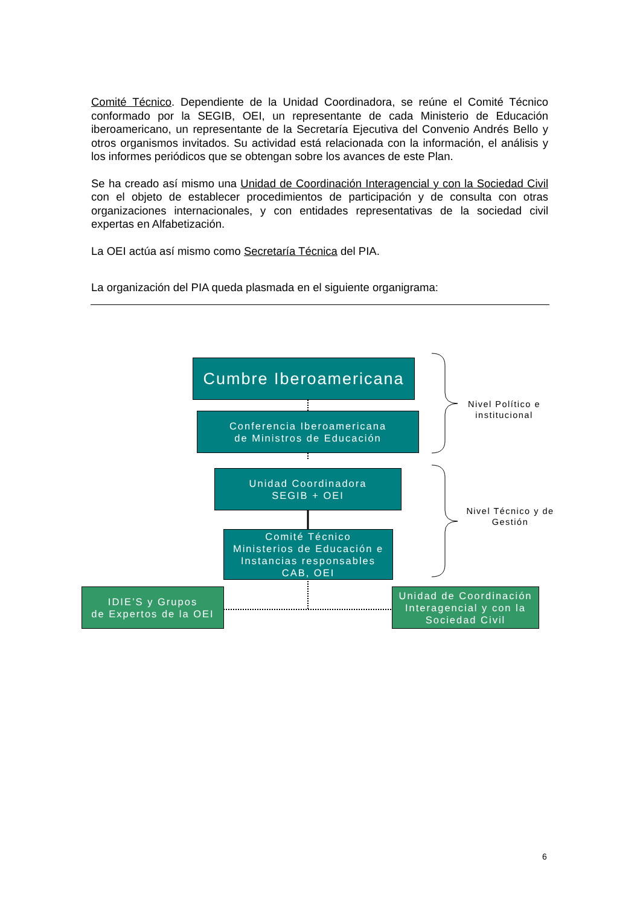Comité Técnico. Dependiente de la Unidad Coordinadora, se reúne el Comité Técnico conformado por la SEGIB, OEI, un representante de cada Ministerio de Educación iberoamericano, un representante de la Secretaría Ejecutiva del Convenio Andrés Bello y otros organismos invitados. Su actividad está relacionada con la información, el análisis y los informes periódicos que se obtengan sobre los avances de este Plan.
Se ha creado así mismo una Unidad de Coordinación Interagencial y con la Sociedad Civil con el objeto de establecer procedimientos de participación y de consulta con otras organizaciones internacionales, y con entidades representativas de la sociedad civil expertas en Alfabetización.
La OEI actúa así mismo como Secretaría Técnica del PIA.
La organización del PIA queda plasmada en el siguiente organigrama:
Cumbre Iberoamericana
Conferencia Iberoamericana
de Ministros de Educación
Unidad Coordinadora
SEGIB + OEI
Comité Técnico
Ministerios de Educación e
Instancias responsables
CAB, OEI
IDIE’S y Grupos
de Expertos de la OEI
Unidad de Coordinación
Interagencial y con la
Sociedad Civil
Nivel Político e
institucional
Nivel Técnico y de
Gestión
6